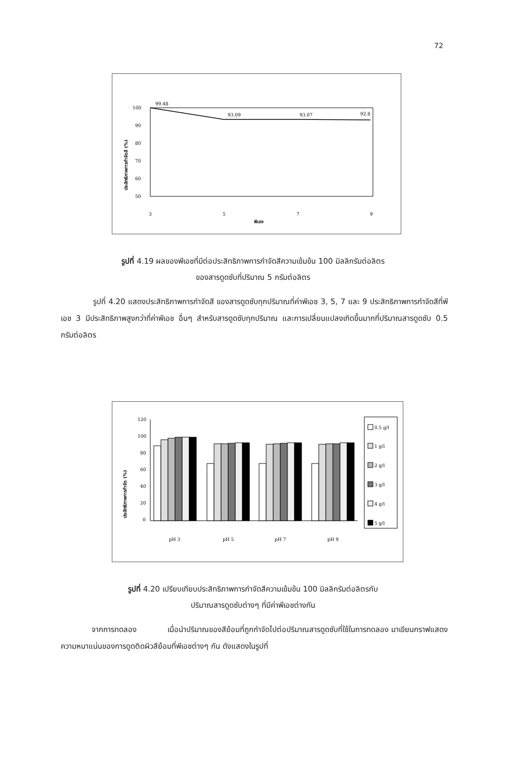72
ประสิทธิภาพการกำจัดสี (%)
100
90
80
70
60
50
99.48
93.09
93.07
92.8
3
5
7
9
พีเอช
รูปที่ 4.19 ผลของพีเอชที่มีต่อประสิทธิภาพการกำจัดสีความเข้มข้น 100 มิลลิกรัมต่อลิตร
ของสารดูดซับที่ปริมาณ 5 กรัมต่อลิตร
รูปที่ 4.20 แสดงประสิทธิภาพการกำจัดสี ของสารดูดซับทุกปริมาณที่ค่าพีเอช 3, 5, 7 และ 9 ประสิทธิภาพการกำจัดสีที่พีเอช 3 มีประสิทธิภาพสูงกว่าที่ค่าพีเอช อื่นๆ สำหรับสารดูดซับทุกปริมาณ และการเปลี่ยนแปลงเกิดขึ้นมากที่ปริมาณสารดูดซับ 0.5 กรัมต่อลิตร
ประสิทธิภาพการกำจัด (%)
120
100
80
60
40
20
0
pH 3
pH 5
pH 7
pH 9
0.5 g/l
1 g/l
2 g/l
3 g/l
4 g/l
5 g/l
รูปที่ 4.20 เปรียบเทียบประสิทธิภาพการกำจัดสีความเข้มข้น 100 มิลลิกรัมต่อลิตรกับ
ปริมาณสารดูดซับต่างๆ ที่มีค่าพีเอชต่างกัน
จากการทดลอง เมื่อนำปริมาณของสีย้อมที่ถูกกำจัดไปต่อปริมาณสารดูดซับที่ใช้ในการทดลอง มาเขียนกราฟแสดงความหนาแน่นของการดูดติดผิวสีย้อมที่พีเอชต่างๆ กัน ดังแสดงในรูปที่